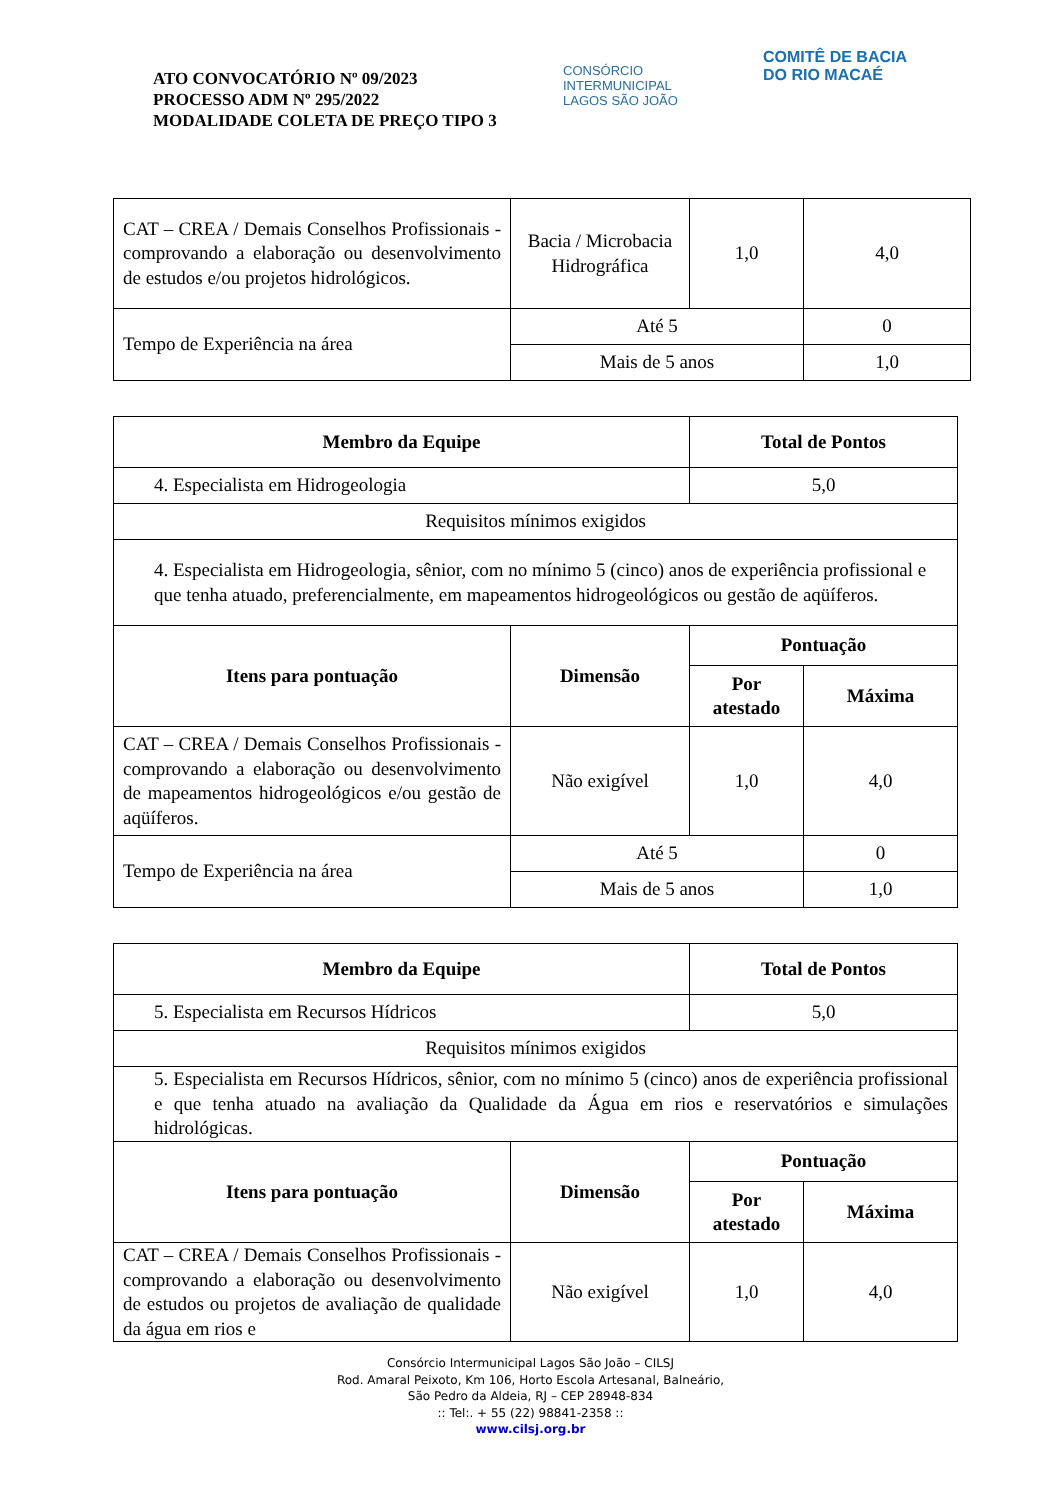ATO CONVOCATÓRIO Nº 09/2023
PROCESSO ADM Nº 295/2022
MODALIDADE COLETA DE PREÇO TIPO 3
CONSÓRCIO INTERMUNICIPAL LAGOS SÃO JOÃO
COMITÊ DE BACIA DO RIO MACAÉ
| CAT – CREA / Demais Conselhos Profissionais - comprovando a elaboração ou desenvolvimento de estudos e/ou projetos hidrológicos. | Bacia / Microbacia Hidrográfica | 1,0 | 4,0 |
| Tempo de Experiência na área | Até 5 | | 0 |
| | Mais de 5 anos | | 1,0 |
| Membro da Equipe | | Total de Pontos | |
| --- | --- | --- | --- |
| 4. Especialista em Hidrogeologia | | 5,0 | |
| Requisitos mínimos exigidos | | | |
| 4. Especialista em Hidrogeologia, sênior, com no mínimo 5 (cinco) anos de experiência profissional e que tenha atuado, preferencialmente, em mapeamentos hidrogeológicos ou gestão de aqüíferos. | | | |
| Itens para pontuação | Dimensão | Pontuação | |
| | | Por atestado | Máxima |
| CAT – CREA / Demais Conselhos Profissionais - comprovando a elaboração ou desenvolvimento de mapeamentos hidrogeológicos e/ou gestão de aqüíferos. | Não exigível | 1,0 | 4,0 |
| Tempo de Experiência na área | Até 5 | | 0 |
| | Mais de 5 anos | | 1,0 |
| Membro da Equipe | | Total de Pontos | |
| --- | --- | --- | --- |
| 5. Especialista em Recursos Hídricos | | 5,0 | |
| Requisitos mínimos exigidos | | | |
| 5. Especialista em Recursos Hídricos, sênior, com no mínimo 5 (cinco) anos de experiência profissional e que tenha atuado na avaliação da Qualidade da Água em rios e reservatórios e simulações hidrológicas. | | | |
| Itens para pontuação | Dimensão | Pontuação | |
| | | Por atestado | Máxima |
| CAT – CREA / Demais Conselhos Profissionais - comprovando a elaboração ou desenvolvimento de estudos ou projetos de avaliação de qualidade da água em rios e | Não exigível | 1,0 | 4,0 |
Consórcio Intermunicipal Lagos São João – CILSJ
Rod. Amaral Peixoto, Km 106, Horto Escola Artesanal, Balneário,
São Pedro da Aldeia, RJ – CEP 28948-834
:: Tel:. + 55 (22) 98841-2358 ::
www.cilsj.org.br